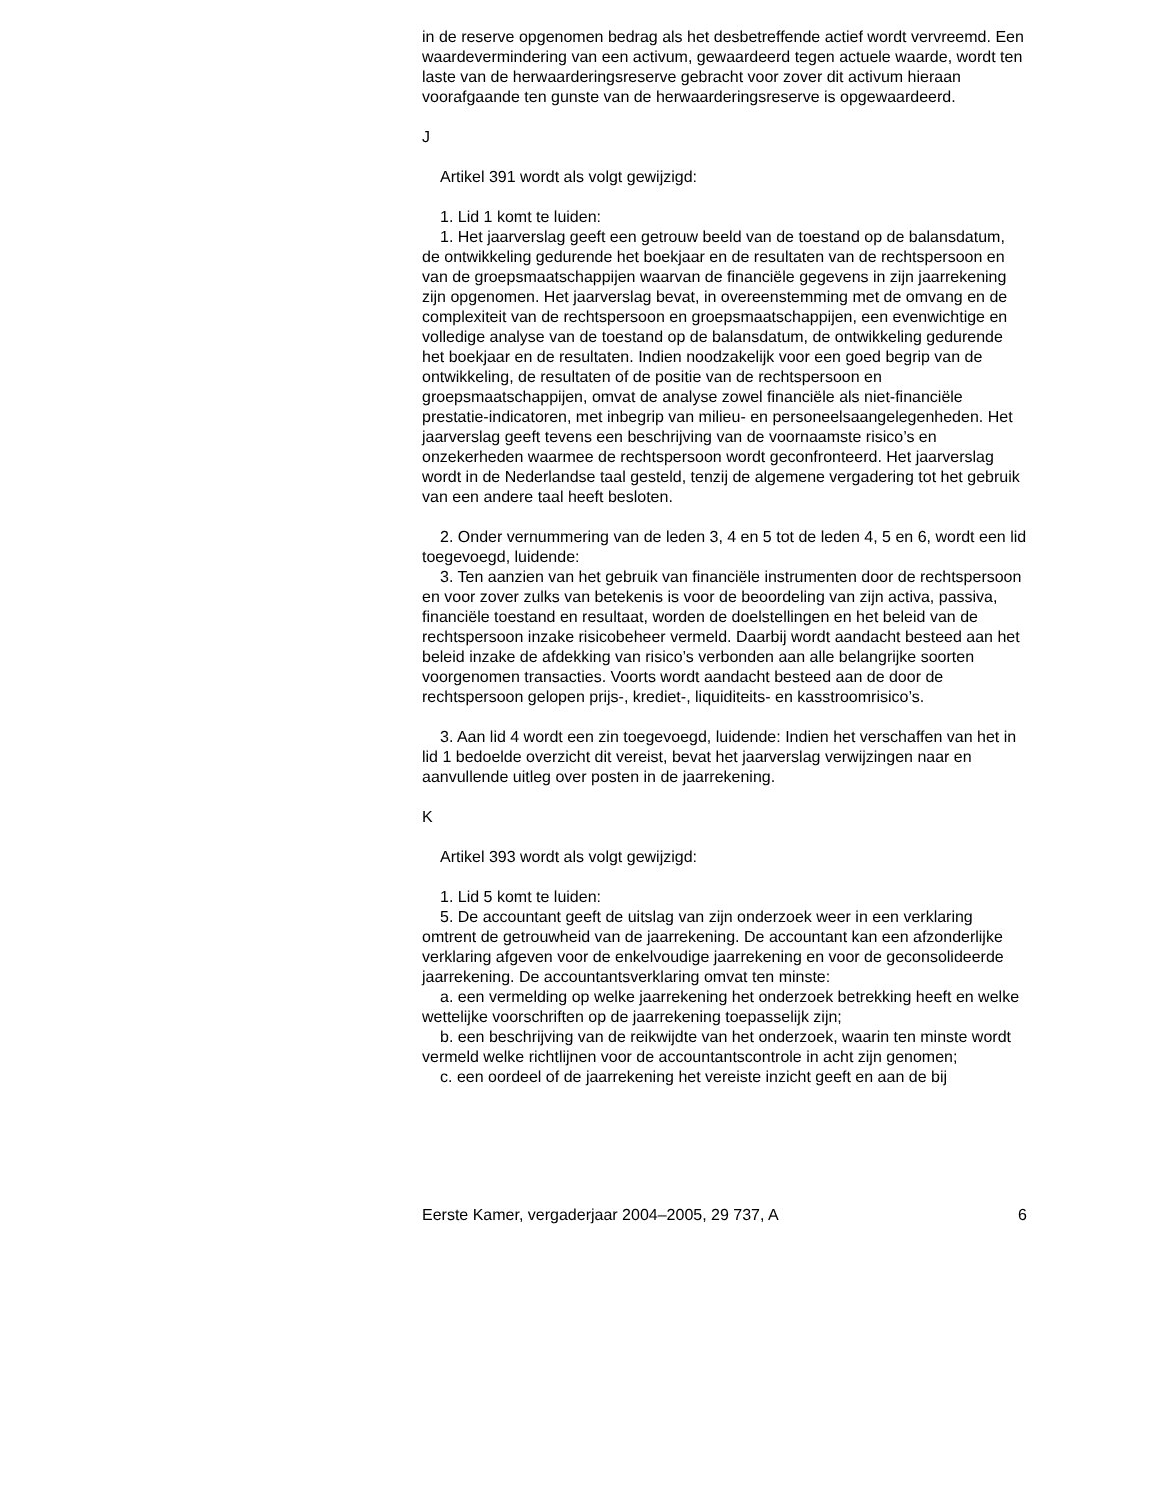in de reserve opgenomen bedrag als het desbetreffende actief wordt vervreemd. Een waardevermindering van een activum, gewaardeerd tegen actuele waarde, wordt ten laste van de herwaarderingsreserve gebracht voor zover dit activum hieraan voorafgaande ten gunste van de herwaarderingsreserve is opgewaardeerd.
J
Artikel 391 wordt als volgt gewijzigd:
1. Lid 1 komt te luiden:
1. Het jaarverslag geeft een getrouw beeld van de toestand op de balansdatum, de ontwikkeling gedurende het boekjaar en de resultaten van de rechtspersoon en van de groepsmaatschappijen waarvan de financiële gegevens in zijn jaarrekening zijn opgenomen. Het jaarverslag bevat, in overeenstemming met de omvang en de complexiteit van de rechtspersoon en groepsmaatschappijen, een evenwichtige en volledige analyse van de toestand op de balansdatum, de ontwikkeling gedurende het boekjaar en de resultaten. Indien noodzakelijk voor een goed begrip van de ontwikkeling, de resultaten of de positie van de rechtspersoon en groepsmaatschappijen, omvat de analyse zowel financiële als niet-financiële prestatie-indicatoren, met inbegrip van milieu- en personeelsaangelegenheden. Het jaarverslag geeft tevens een beschrijving van de voornaamste risico’s en onzekerheden waarmee de rechtspersoon wordt geconfronteerd. Het jaarverslag wordt in de Nederlandse taal gesteld, tenzij de algemene vergadering tot het gebruik van een andere taal heeft besloten.
2. Onder vernummering van de leden 3, 4 en 5 tot de leden 4, 5 en 6, wordt een lid toegevoegd, luidende:
3. Ten aanzien van het gebruik van financiële instrumenten door de rechtspersoon en voor zover zulks van betekenis is voor de beoordeling van zijn activa, passiva, financiële toestand en resultaat, worden de doelstellingen en het beleid van de rechtspersoon inzake risicobeheer vermeld. Daarbij wordt aandacht besteed aan het beleid inzake de afdekking van risico’s verbonden aan alle belangrijke soorten voorgenomen transacties. Voorts wordt aandacht besteed aan de door de rechtspersoon gelopen prijs-, krediet-, liquiditeits- en kasstroomrisico’s.
3. Aan lid 4 wordt een zin toegevoegd, luidende: Indien het verschaffen van het in lid 1 bedoelde overzicht dit vereist, bevat het jaarverslag verwijzingen naar en aanvullende uitleg over posten in de jaarrekening.
K
Artikel 393 wordt als volgt gewijzigd:
1. Lid 5 komt te luiden:
5. De accountant geeft de uitslag van zijn onderzoek weer in een verklaring omtrent de getrouwheid van de jaarrekening. De accountant kan een afzonderlijke verklaring afgeven voor de enkelvoudige jaarrekening en voor de geconsolideerde jaarrekening. De accountantsverklaring omvat ten minste:
a. een vermelding op welke jaarrekening het onderzoek betrekking heeft en welke wettelijke voorschriften op de jaarrekening toepasselijk zijn;
b. een beschrijving van de reikwijdte van het onderzoek, waarin ten minste wordt vermeld welke richtlijnen voor de accountantscontrole in acht zijn genomen;
c. een oordeel of de jaarrekening het vereiste inzicht geeft en aan de bij
Eerste Kamer, vergaderjaar 2004–2005, 29 737, A 6